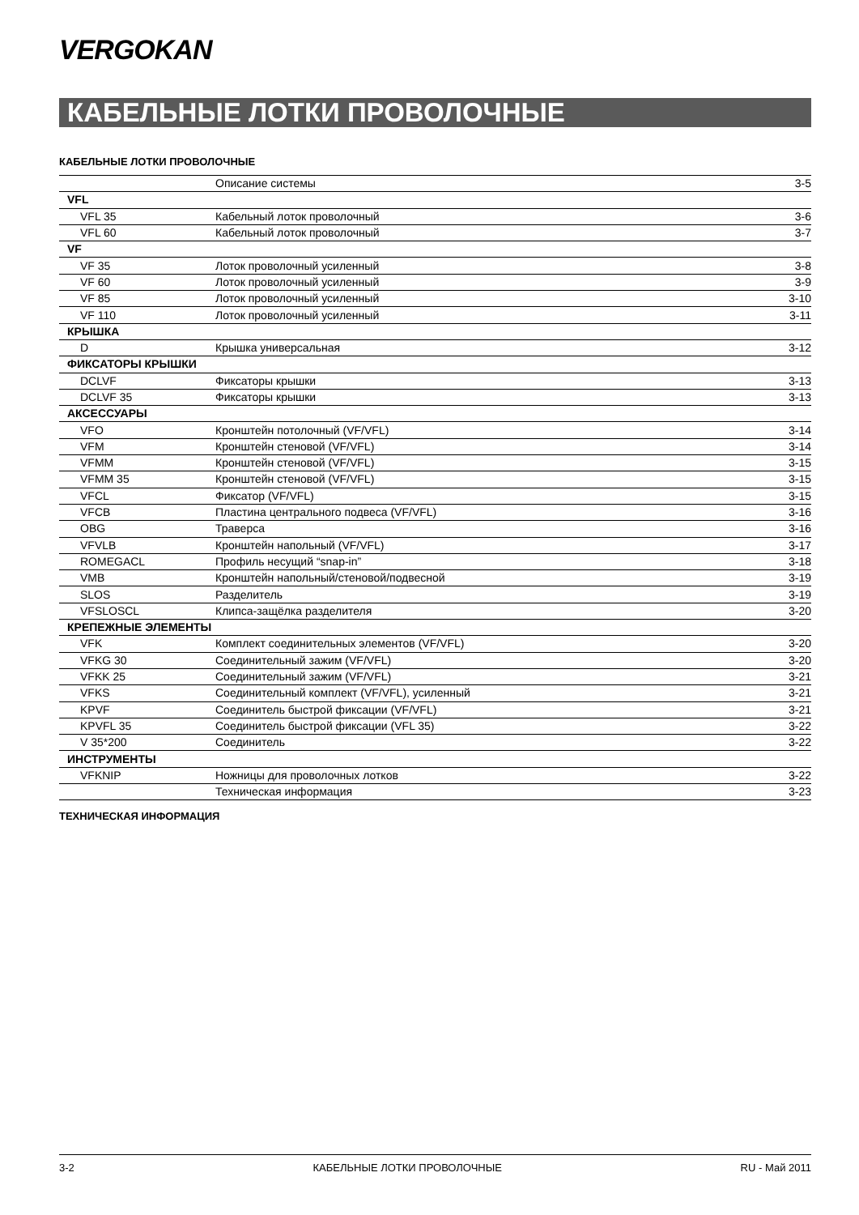VERGOKAN
КАБЕЛЬНЫЕ ЛОТКИ ПРОВОЛОЧНЫЕ
КАБЕЛЬНЫЕ ЛОТКИ ПРОВОЛОЧНЫЕ
| | Описание системы | 3-5 |
| VFL | | |
| VFL 35 | Кабельный лоток проволочный | 3-6 |
| VFL 60 | Кабельный лоток проволочный | 3-7 |
| VF | | |
| VF 35 | Лоток проволочный усиленный | 3-8 |
| VF 60 | Лоток проволочный усиленный | 3-9 |
| VF 85 | Лоток проволочный усиленный | 3-10 |
| VF 110 | Лоток проволочный усиленный | 3-11 |
| КРЫШКА | | |
| D | Крышка универсальная | 3-12 |
| ФИКСАТОРЫ КРЫШКИ | | |
| DCLVF | Фиксаторы крышки | 3-13 |
| DCLVF 35 | Фиксаторы крышки | 3-13 |
| АКСЕССУАРЫ | | |
| VFO | Кронштейн потолочный (VF/VFL) | 3-14 |
| VFM | Кронштейн стеновой (VF/VFL) | 3-14 |
| VFMM | Кронштейн стеновой (VF/VFL) | 3-15 |
| VFMM 35 | Кронштейн стеновой (VF/VFL) | 3-15 |
| VFCL | Фиксатор (VF/VFL) | 3-15 |
| VFCB | Пластина центрального подвеса (VF/VFL) | 3-16 |
| OBG | Траверса | 3-16 |
| VFVLB | Кронштейн напольный (VF/VFL) | 3-17 |
| ROMEGACL | Профиль несущий “snap-in” | 3-18 |
| VMB | Кронштейн напольный/стеновой/подвесной | 3-19 |
| SLOS | Разделитель | 3-19 |
| VFSLOSCL | Клипса-защёлка разделителя | 3-20 |
| КРЕПЕЖНЫЕ ЭЛЕМЕНТЫ | | |
| VFK | Комплект соединительных элементов (VF/VFL) | 3-20 |
| VFKG 30 | Соединительный зажим (VF/VFL) | 3-20 |
| VFKK 25 | Соединительный зажим (VF/VFL) | 3-21 |
| VFKS | Соединительный комплект (VF/VFL), усиленный | 3-21 |
| KPVF | Соединитель быстрой фиксации (VF/VFL) | 3-21 |
| KPVFL 35 | Соединитель быстрой фиксации (VFL 35) | 3-22 |
| V 35*200 | Соединитель | 3-22 |
| ИНСТРУМЕНТЫ | | |
| VFKNIP | Ножницы для проволочных лотков | 3-22 |
| | Техническая информация | 3-23 |
ТЕХНИЧЕСКАЯ ИНФОРМАЦИЯ
3-2 КАБЕЛЬНЫЕ ЛОТКИ ПРОВОЛОЧНЫЕ RU - Май 2011